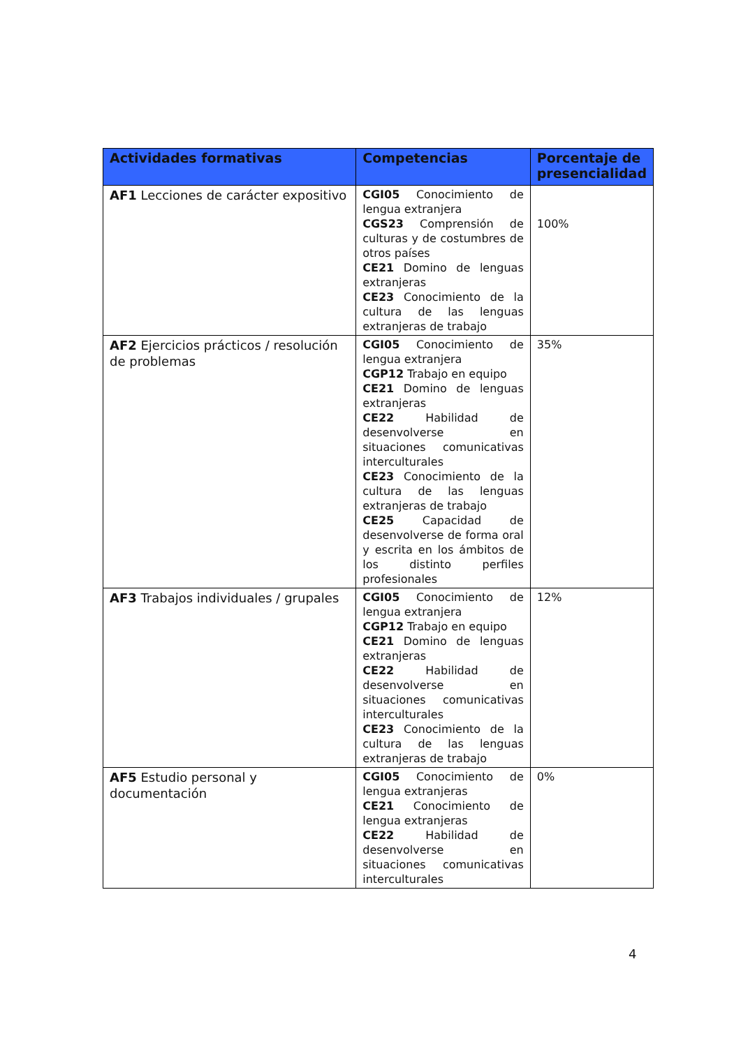| Actividades formativas | Competencias | Porcentaje de presencialidad |
| --- | --- | --- |
| AF1 Lecciones de carácter expositivo | CGI05 Conocimiento de lengua extranjera CGS23 Comprensión de culturas y de costumbres de otros países CE21 Domino de lenguas extranjeras CE23 Conocimiento de la cultura de las lenguas extranjeras de trabajo | 100% |
| AF2 Ejercicios prácticos / resolución de problemas | CGI05 Conocimiento de lengua extranjera CGP12 Trabajo en equipo CE21 Domino de lenguas extranjeras CE22 Habilidad de desenvolverse en situaciones comunicativas interculturales CE23 Conocimiento de la cultura de las lenguas extranjeras de trabajo CE25 Capacidad de desenvolverse de forma oral y escrita en los ámbitos de los distinto perfiles profesionales | 35% |
| AF3 Trabajos individuales / grupales | CGI05 Conocimiento de lengua extranjera CGP12 Trabajo en equipo CE21 Domino de lenguas extranjeras CE22 Habilidad de desenvolverse en situaciones comunicativas interculturales CE23 Conocimiento de la cultura de las lenguas extranjeras de trabajo | 12% |
| AF5 Estudio personal y documentación | CGI05 Conocimiento de lengua extranjeras CE21 Conocimiento de lengua extranjeras CE22 Habilidad de desenvolverse en situaciones comunicativas interculturales | 0% |
4